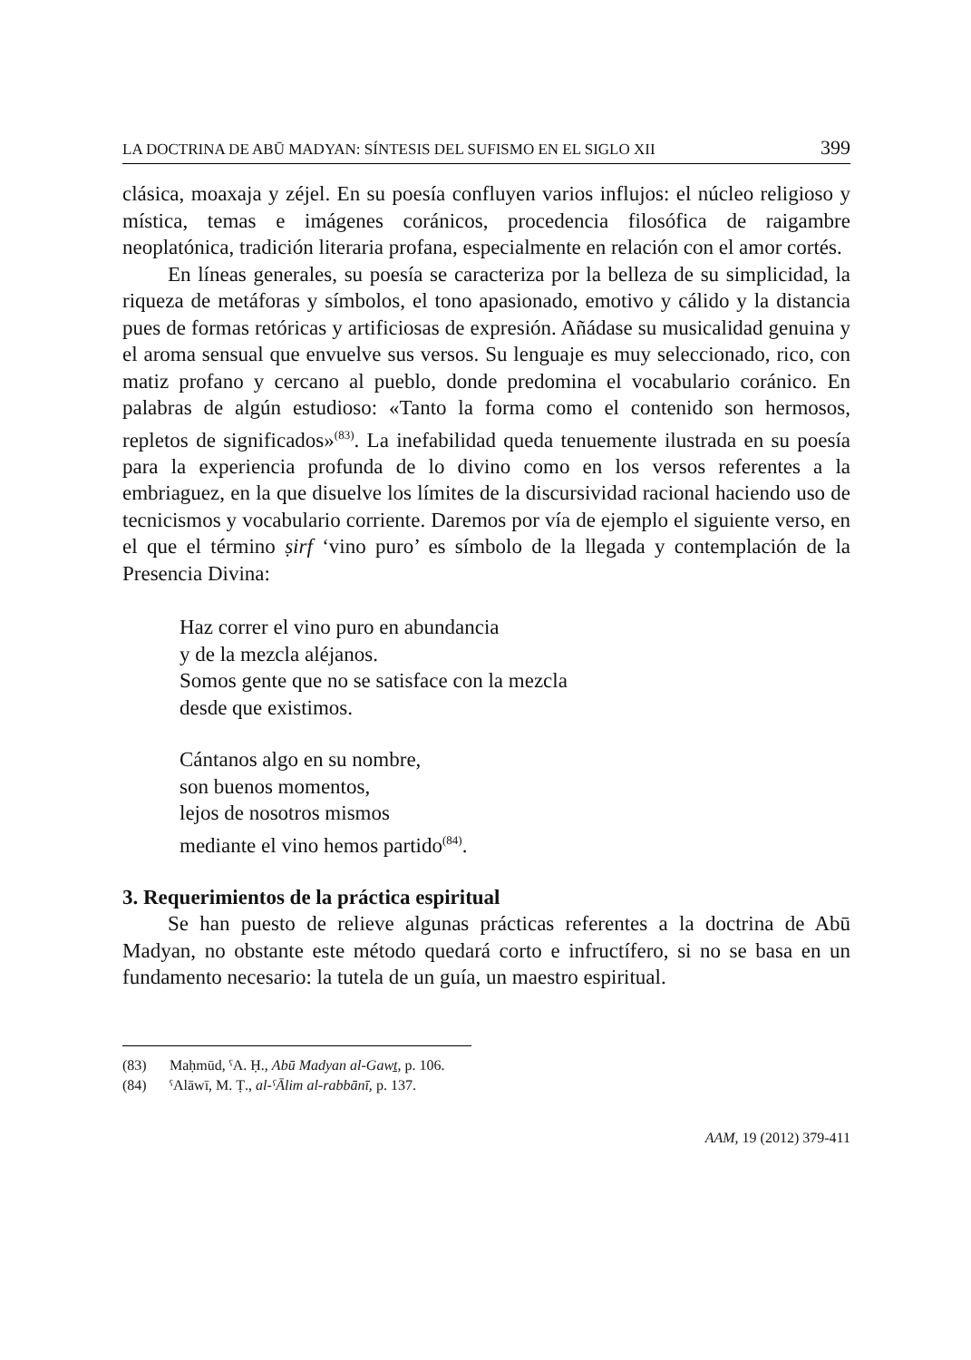LA DOCTRINA DE ABŪ MADYAN: SÍNTESIS DEL SUFISMO EN EL SIGLO XII 399
clásica, moaxaja y zéjel. En su poesía confluyen varios influjos: el núcleo religioso y mística, temas e imágenes coránicos, procedencia filosófica de raigambre neoplatónica, tradición literaria profana, especialmente en relación con el amor cortés.
En líneas generales, su poesía se caracteriza por la belleza de su simplicidad, la riqueza de metáforas y símbolos, el tono apasionado, emotivo y cálido y la distancia pues de formas retóricas y artificiosas de expresión. Añádase su musicalidad genuina y el aroma sensual que envuelve sus versos. Su lenguaje es muy seleccionado, rico, con matiz profano y cercano al pueblo, donde predomina el vocabulario coránico. En palabras de algún estudioso: «Tanto la forma como el contenido son hermosos, repletos de significados»<sup>(83)</sup>. La inefabilidad queda tenuemente ilustrada en su poesía para la experiencia profunda de lo divino como en los versos referentes a la embriaguez, en la que disuelve los límites de la discursividad racional haciendo uso de tecnicismos y vocabulario corriente. Daremos por vía de ejemplo el siguiente verso, en el que el término ṣirf ‘vino puro’ es símbolo de la llegada y contemplación de la Presencia Divina:
Haz correr el vino puro en abundancia
y de la mezcla aléjanos.
Somos gente que no se satisface con la mezcla
desde que existimos.
Cántanos algo en su nombre,
son buenos momentos,
lejos de nosotros mismos
mediante el vino hemos partido<sup>(84)</sup>.
3. Requerimientos de la práctica espiritual
Se han puesto de relieve algunas prácticas referentes a la doctrina de Abū Madyan, no obstante este método quedará corto e infructífero, si no se basa en un fundamento necesario: la tutela de un guía, un maestro espiritual.
(83) Maḥmūd, ˤA. Ḥ., Abū Madyan al-Gawṯ, p. 106.
(84) ˤAlāwī, M. Ṭ., al-ˤĀlim al-rabbānī, p. 137.
AAM, 19 (2012) 379-411